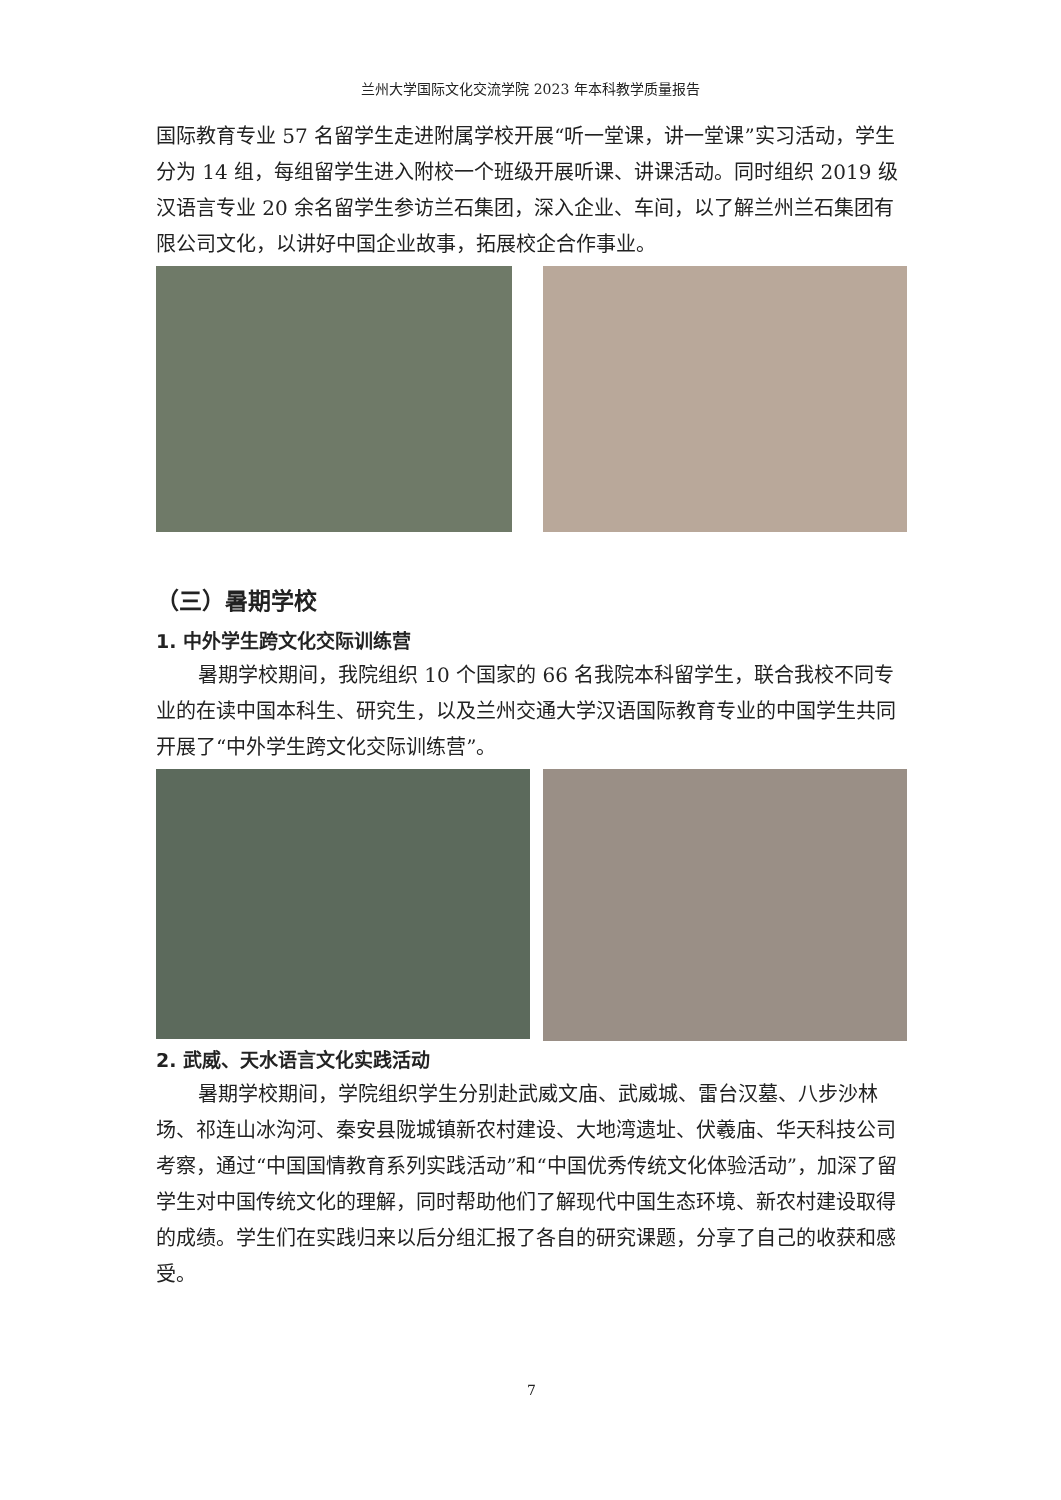兰州大学国际文化交流学院 2023 年本科教学质量报告
国际教育专业 57 名留学生走进附属学校开展“听一堂课，讲一堂课”实习活动，学生分为 14 组，每组留学生进入附校一个班级开展听课、讲课活动。同时组织 2019 级汉语言专业 20 余名留学生参访兰石集团，深入企业、车间，以了解兰州兰石集团有限公司文化，以讲好中国企业故事，拓展校企合作事业。
（三）暑期学校
1. 中外学生跨文化交际训练营
暑期学校期间，我院组织 10 个国家的 66 名我院本科留学生，联合我校不同专业的在读中国本科生、研究生，以及兰州交通大学汉语国际教育专业的中国学生共同开展了“中外学生跨文化交际训练营”。
2. 武威、天水语言文化实践活动
暑期学校期间，学院组织学生分别赴武威文庙、武威城、雷台汉墓、八步沙林场、祁连山冰沟河、秦安县陇城镇新农村建设、大地湾遗址、伏羲庙、华天科技公司考察，通过“中国国情教育系列实践活动”和“中国优秀传统文化体验活动”，加深了留学生对中国传统文化的理解，同时帮助他们了解现代中国生态环境、新农村建设取得的成绩。学生们在实践归来以后分组汇报了各自的研究课题，分享了自己的收获和感受。
7